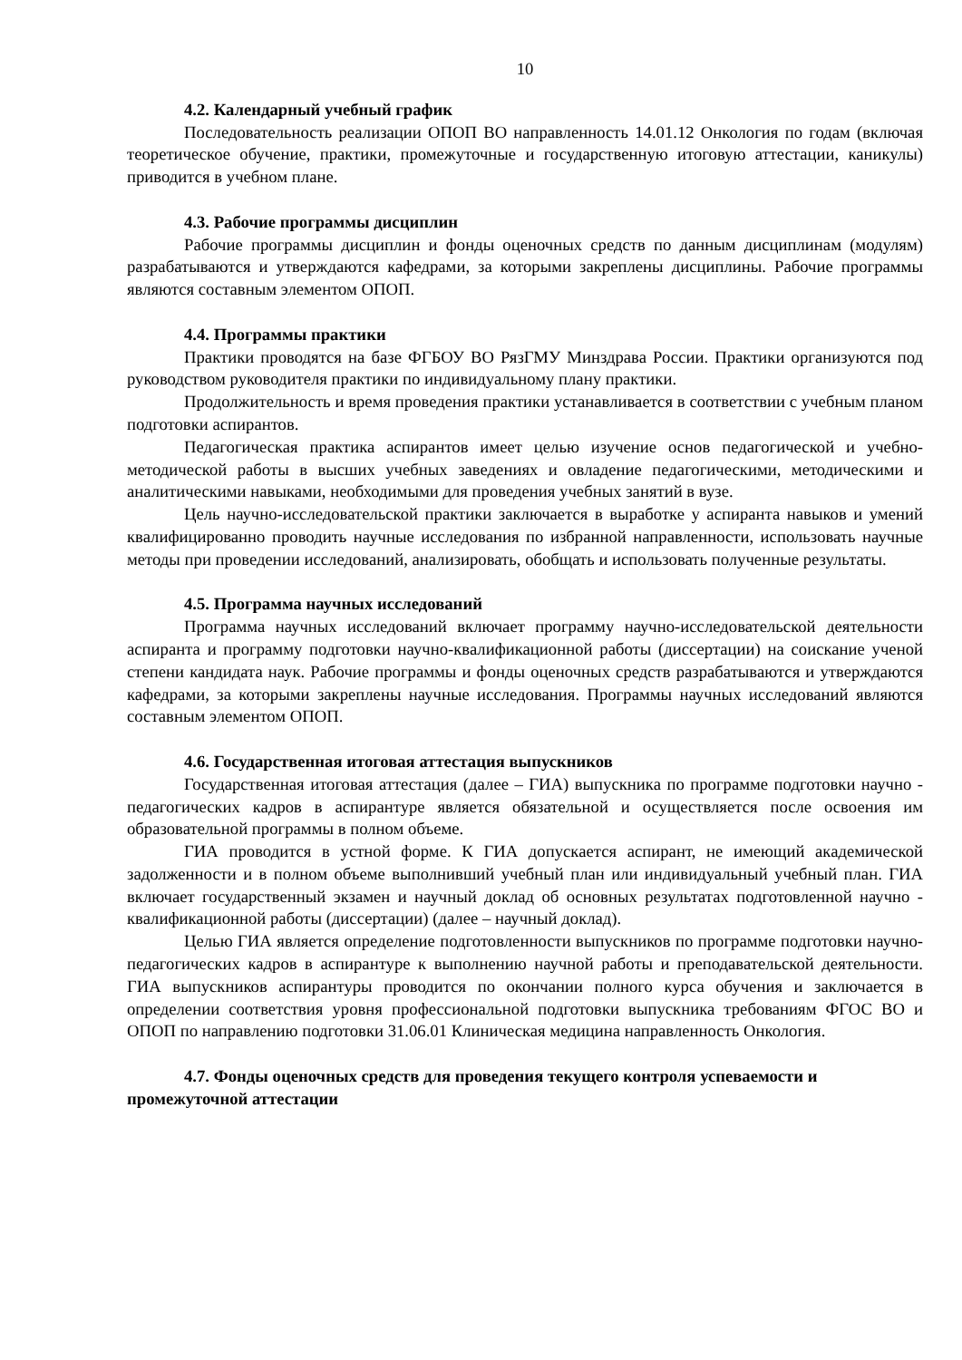10
4.2. Календарный учебный график
Последовательность реализации ОПОП ВО направленность 14.01.12 Онкология по годам (включая теоретическое обучение, практики, промежуточные и государственную итоговую аттестации, каникулы) приводится в учебном плане.
4.3. Рабочие программы дисциплин
Рабочие программы дисциплин и фонды оценочных средств по данным дисциплинам (модулям) разрабатываются и утверждаются кафедрами, за которыми закреплены дисциплины. Рабочие программы являются составным элементом ОПОП.
4.4. Программы практики
Практики проводятся на базе ФГБОУ ВО РязГМУ Минздрава России. Практики организуются под руководством руководителя практики по индивидуальному плану практики.
Продолжительность и время проведения практики устанавливается в соответствии с учебным планом подготовки аспирантов.
Педагогическая практика аспирантов имеет целью изучение основ педагогической и учебно-методической работы в высших учебных заведениях и овладение педагогическими, методическими и аналитическими навыками, необходимыми для проведения учебных занятий в вузе.
Цель научно-исследовательской практики заключается в выработке у аспиранта навыков и умений квалифицированно проводить научные исследования по избранной направленности, использовать научные методы при проведении исследований, анализировать, обобщать и использовать полученные результаты.
4.5. Программа научных исследований
Программа научных исследований включает программу научно-исследовательской деятельности аспиранта и программу подготовки научно-квалификационной работы (диссертации) на соискание ученой степени кандидата наук. Рабочие программы и фонды оценочных средств разрабатываются и утверждаются кафедрами, за которыми закреплены научные исследования. Программы научных исследований являются составным элементом ОПОП.
4.6. Государственная итоговая аттестация выпускников
Государственная итоговая аттестация (далее – ГИА) выпускника по программе подготовки научно - педагогических кадров в аспирантуре является обязательной и осуществляется после освоения им образовательной программы в полном объеме.
ГИА проводится в устной форме. К ГИА допускается аспирант, не имеющий академической задолженности и в полном объеме выполнивший учебный план или индивидуальный учебный план. ГИА включает государственный экзамен и научный доклад об основных результатах подготовленной научно - квалификационной работы (диссертации) (далее – научный доклад).
Целью ГИА является определение подготовленности выпускников по программе подготовки научно-педагогических кадров в аспирантуре к выполнению научной работы и преподавательской деятельности. ГИА выпускников аспирантуры проводится по окончании полного курса обучения и заключается в определении соответствия уровня профессиональной подготовки выпускника требованиям ФГОС ВО и ОПОП по направлению подготовки 31.06.01 Клиническая медицина направленность Онкология.
4.7. Фонды оценочных средств для проведения текущего контроля успеваемости и промежуточной аттестации